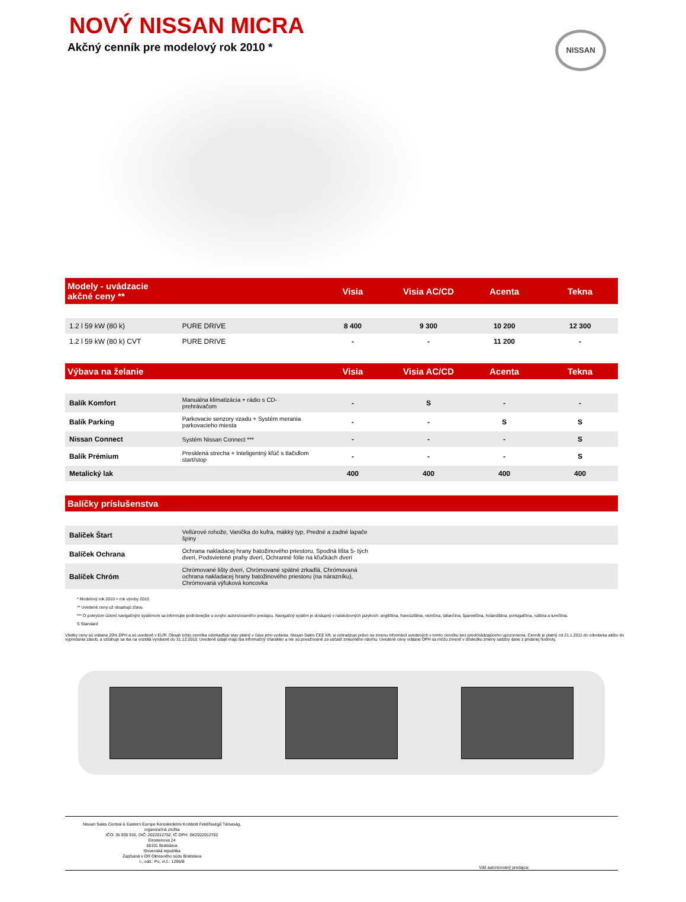NOVÝ NISSAN MICRA
Akčný cenník pre modelový rok 2010 *
NISSAN
| Modely - uvádzacie akčné ceny ** | | Visia | Visia AC/CD | Acenta | Tekna |
| --- | --- | --- | --- | --- | --- |
| 1.2 l 59 kW (80 k) | PURE DRIVE | 8 400 | 9 300 | 10 200 | 12 300 |
| 1.2 l 59 kW (80 k) CVT | PURE DRIVE | - | - | 11 200 | - |
| Výbava na želanie | | Visia | Visia AC/CD | Acenta | Tekna |
| Balík Komfort | Manuálna klimatizácia + rádio s CD-prehrávačom | - | S | - | - |
| Balík Parking | Parkovacie senzory vzadu + Systém merania parkovacieho miesta | - | - | S | S |
| Nissan Connect | Systém Nissan Connect *** | - | - | - | S |
| Balík Prémium | Presklená strecha + Inteligentný kľúč s tlačidlom start/stop | - | - | - | S |
| Metalický lak | | 400 | 400 | 400 | 400 |
| Balíčky príslušenstva | | | | | |
| Balíček Štart | Vellúrové rohože, Vanička do kufra, mäkký typ, Predné a zadné lapače špiny | | | | |
| Balíček Ochrana | Ochrana nakladacej hrany batožinového priestoru, Spodná lišta 5- tých dverí, Podsvietené prahy dverí, Ochranné fólie na kľučkách dverí | | | | |
| Balíček Chróm | Chrómované lišty dverí, Chrómované spätné zrkadlá, Chrómovaná ochrana nakladacej hrany batožinového priestoru (na nárazníku), Chrómovaná výfuková koncovka | | | | |
* Modelový rok 2010 = rok výroby 2010
** Uvedené ceny už obsahujú zľavu.
*** O pokrytom území navigačným systémom sa informujte podrobnejšie u svojho autorizovaného predajcu. Navigačný systém je dostupný v nasledovných jazykoch: angličtina, francúzština, nemčina, taliančina, španielčina, holandština, portugalčina, ruština a turečtina.
S Standard
Všetky ceny sú vrátane 20% DPH a sú uvedené v EUR. Obsah tohto cenníka odzrkadľuje stav platný v čase jeho vydania. Nissan Sales CEE Kft. si vyhradzuje právo na zmenu informácií uvedených v tomto cenníku bez predchádzajúceho upozornenia. Cenník je platný od 21.1.2011 do odvolania alebo do vypredania zásob, a vzťahuje sa iba na vozidlá vyrobené do 31.12.2010. Uvedené údaje majú iba informačný charakter a nie sú považované za súčasť zmluvného návrhu. Uvedené ceny vrátane DPH sa môžu zmeniť v dôsledku zmeny sadzby dane z pridanej hodnoty.
Nissan Sales Central & Eastern Europe Kereskedelmi Korlátolt Felelősségű Társaság,
organizačná zložka
IČO: 35 936 916, DIČ: 2022012762, IČ DPH: SK2022012762
Einsteinova 24
85101 Bratislava
Slovenská republika
Zapísaná v OR Okresného súdu Bratislava
I., odd.: Po, vl.č.: 1296/B
Váš autorizovaný predajca: